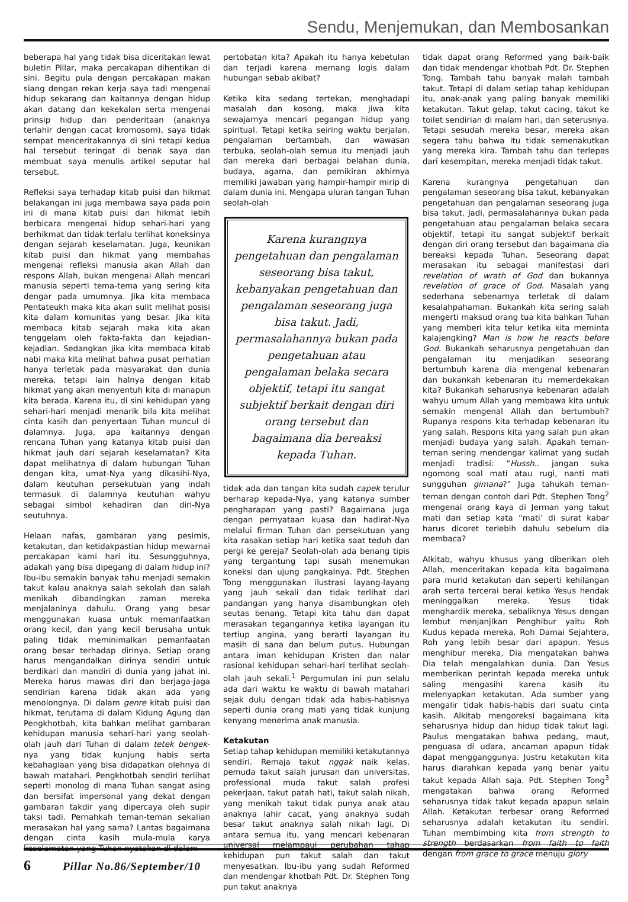Sendu, Menjemukan, dan Membosankan
beberapa hal yang tidak bisa diceritakan lewat buletin Pillar, maka percakapan dihentikan di sini. Begitu pula dengan percakapan makan siang dengan rekan kerja saya tadi mengenai hidup sekarang dan kaitannya dengan hidup akan datang dan kekekalan serta mengenai prinsip hidup dan penderitaan (anaknya terlahir dengan cacat kromosom), saya tidak sempat menceritakannya di sini tetapi kedua hal tersebut teringat di benak saya dan membuat saya menulis artikel seputar hal tersebut.
Refleksi saya terhadap kitab puisi dan hikmat belakangan ini juga membawa saya pada poin ini di mana kitab puisi dan hikmat lebih berbicara mengenai hidup sehari-hari yang berhikmat dan tidak terlalu terlihat koneksinya dengan sejarah keselamatan. Juga, keunikan kitab puisi dan hikmat yang membahas mengenai refleksi manusia akan Allah dan respons Allah, bukan mengenai Allah mencari manusia seperti tema-tema yang sering kita dengar pada umumnya. Jika kita membaca Pentateukh maka kita akan sulit melihat posisi kita dalam komunitas yang besar. Jika kita membaca kitab sejarah maka kita akan tenggelam oleh fakta-fakta dan kejadian-kejadian. Sedangkan jika kita membaca kitab nabi maka kita melihat bahwa pusat perhatian hanya terletak pada masyarakat dan dunia mereka, tetapi lain halnya dengan kitab hikmat yang akan menyentuh kita di manapun kita berada. Karena itu, di sini kehidupan yang sehari-hari menjadi menarik bila kita melihat cinta kasih dan penyertaan Tuhan muncul di dalamnya. Juga, apa kaitannya dengan rencana Tuhan yang katanya kitab puisi dan hikmat jauh dari sejarah keselamatan? Kita dapat melihatnya di dalam hubungan Tuhan dengan kita, umat-Nya yang dikasihi-Nya, dalam keutuhan persekutuan yang indah termasuk di dalamnya keutuhan wahyu sebagai simbol kehadiran dan diri-Nya seutuhnya.
Helaan nafas, gambaran yang pesimis, ketakutan, dan ketidakpastian hidup mewarnai percakapan kami hari itu. Sesungguhnya, adakah yang bisa dipegang di dalam hidup ini? Ibu-ibu semakin banyak tahu menjadi semakin takut kalau anaknya salah sekolah dan salah menikah dibandingkan zaman mereka menjalaninya dahulu. Orang yang besar menggunakan kuasa untuk memanfaatkan orang kecil, dan yang kecil berusaha untuk paling tidak meminimalkan pemanfaatan orang besar terhadap dirinya. Setiap orang harus mengandalkan dirinya sendiri untuk berdikari dan mandiri di dunia yang jahat ini. Mereka harus mawas diri dan berjaga-jaga sendirian karena tidak akan ada yang menolongnya. Di dalam genre kitab puisi dan hikmat, terutama di dalam Kidung Agung dan Pengkhotbah, kita bahkan melihat gambaran kehidupan manusia sehari-hari yang seolah-olah jauh dari Tuhan di dalam tetek bengek-nya yang tidak kunjung habis serta kebahagiaan yang bisa didapatkan olehnya di bawah matahari. Pengkhotbah sendiri terlihat seperti monolog di mana Tuhan sangat asing dan bersifat impersonal yang dekat dengan gambaran takdir yang dipercaya oleh supir taksi tadi. Pernahkah teman-teman sekalian merasakan hal yang sama? Lantas bagaimana dengan cinta kasih mula-mula karya keselamatan yang Tuhan nyatakan di dalam
pertobatan kita? Apakah itu hanya kebetulan dan terjadi karena memang logis dalam hubungan sebab akibat?
Ketika kita sedang tertekan, menghadapi masalah dan kosong, maka jiwa kita sewajarnya mencari pegangan hidup yang spiritual. Tetapi ketika seiring waktu berjalan, pengalaman bertambah, dan wawasan terbuka, seolah-olah semua itu menjadi jauh dan mereka dari berbagai belahan dunia, budaya, agama, dan pemikiran akhirnya memiliki jawaban yang hampir-hampir mirip di dalam dunia ini. Mengapa uluran tangan Tuhan seolah-olah
Karena kurangnya pengetahuan dan pengalaman seseorang bisa takut, kebanyakan pengetahuan dan pengalaman seseorang juga bisa takut. Jadi, permasalahannya bukan pada pengetahuan atau pengalaman belaka secara objektif, tetapi itu sangat subjektif berkait dengan diri orang tersebut dan bagaimana dia bereaksi kepada Tuhan.
tidak ada dan tangan kita sudah capek terulur berharap kepada-Nya, yang katanya sumber pengharapan yang pasti? Bagaimana juga dengan pernyataan kuasa dan hadirat-Nya melalui firman Tuhan dan persekutuan yang kita rasakan setiap hari ketika saat teduh dan pergi ke gereja? Seolah-olah ada benang tipis yang tergantung tapi susah menemukan koneksi dan ujung pangkalnya. Pdt. Stephen Tong menggunakan ilustrasi layang-layang yang jauh sekali dan tidak terlihat dari pandangan yang hanya disambungkan oleh seutas benang. Tetapi kita tahu dan dapat merasakan tegangannya ketika layangan itu tertiup angina, yang berarti layangan itu masih di sana dan belum putus. Hubungan antara iman kehidupan Kristen dan nalar rasional kehidupan sehari-hari terlihat seolah-olah jauh sekali.<sup>1</sup> Pergumulan ini pun selalu ada dari waktu ke waktu di bawah matahari sejak dulu dengan tidak ada habis-habisnya seperti dunia orang mati yang tidak kunjung kenyang menerima anak manusia.
Ketakutan
Setiap tahap kehidupan memiliki ketakutannya sendiri. Remaja takut nggak naik kelas, pemuda takut salah jurusan dan universitas, professional muda takut salah profesi pekerjaan, takut patah hati, takut salah nikah, yang menikah takut tidak punya anak atau anaknya lahir cacat, yang anaknya sudah besar takut anaknya salah nikah lagi. Di antara semua itu, yang mencari kebenaran universal melampaui perubahan tahap kehidupan pun takut salah dan takut menyesatkan. Ibu-ibu yang sudah Reformed dan mendengar khotbah Pdt. Dr. Stephen Tong pun takut anaknya
tidak dapat orang Reformed yang baik-baik dan tidak mendengar khotbah Pdt. Dr. Stephen Tong. Tambah tahu banyak malah tambah takut. Tetapi di dalam setiap tahap kehidupan itu, anak-anak yang paling banyak memiliki ketakutan. Takut gelap, takut cacing, takut ke toilet sendirian di malam hari, dan seterusnya. Tetapi sesudah mereka besar, mereka akan segera tahu bahwa itu tidak semenakutkan yang mereka kira. Tambah tahu dan terlepas dari kesempitan, mereka menjadi tidak takut.
Karena kurangnya pengetahuan dan pengalaman seseorang bisa takut, kebanyakan pengetahuan dan pengalaman seseorang juga bisa takut. Jadi, permasalahannya bukan pada pengetahuan atau pengalaman belaka secara objektif, tetapi itu sangat subjektif berkait dengan diri orang tersebut dan bagaimana dia bereaksi kepada Tuhan. Seseorang dapat merasakan itu sebagai manifestasi dari revelation of wrath of God dan bukannya revelation of grace of God. Masalah yang sederhana sebenarnya terletak di dalam kesalahpahaman. Bukankah kita sering salah mengerti maksud orang tua kita bahkan Tuhan yang memberi kita telur ketika kita meminta kalajengking? Man is how he reacts before God. Bukankah seharusnya pengetahuan dan pengalaman itu menjadikan seseorang bertumbuh karena dia mengenal kebenaran dan bukankah kebenaran itu memerdekakan kita? Bukankah seharusnya kebenaran adalah wahyu umum Allah yang membawa kita untuk semakin mengenal Allah dan bertumbuh? Rupanya respons kita terhadap kebenaran itu yang salah. Respons kita yang salah pun akan menjadi budaya yang salah. Apakah teman-teman sering mendengar kalimat yang sudah menjadi tradisi: “Hussh.. jangan suka ngomong soal mati atau rugi, nanti mati sungguhan gimana?” Juga tahukah teman-teman dengan contoh dari Pdt. Stephen Tong<sup>2</sup> mengenai orang kaya di Jerman yang takut mati dan setiap kata “mati’ di surat kabar harus dicoret terlebih dahulu sebelum dia membaca?
Alkitab, wahyu khusus yang diberikan oleh Allah, menceritakan kepada kita bagaimana para murid ketakutan dan seperti kehilangan arah serta tercerai berai ketika Yesus hendak meninggalkan mereka. Yesus tidak menghardik mereka, sebaliknya Yesus dengan lembut menjanjikan Penghibur yaitu Roh Kudus kepada mereka, Roh Damai Sejahtera, Roh yang lebih besar dari apapun. Yesus menghibur mereka, Dia mengatakan bahwa Dia telah mengalahkan dunia. Dan Yesus memberikan perintah kepada mereka untuk saling mengasihi karena kasih itu melenyapkan ketakutan. Ada sumber yang mengalir tidak habis-habis dari suatu cinta kasih. Alkitab mengoreksi bagaimana kita seharusnya hidup dan hidup tidak takut lagi. Paulus mengatakan bahwa pedang, maut, penguasa di udara, ancaman apapun tidak dapat mengganggunya. Justru ketakutan kita harus diarahkan kepada yang benar yaitu takut kepada Allah saja. Pdt. Stephen Tong<sup>3</sup> mengatakan bahwa orang Reformed seharusnya tidak takut kepada apapun selain Allah. Ketakutan terbesar orang Reformed seharusnya adalah ketakutan itu sendiri. Tuhan membimbing kita from strength to strength berdasarkan from faith to faith dengan from grace to grace menuju glory
6 Pillar No.86/September/10